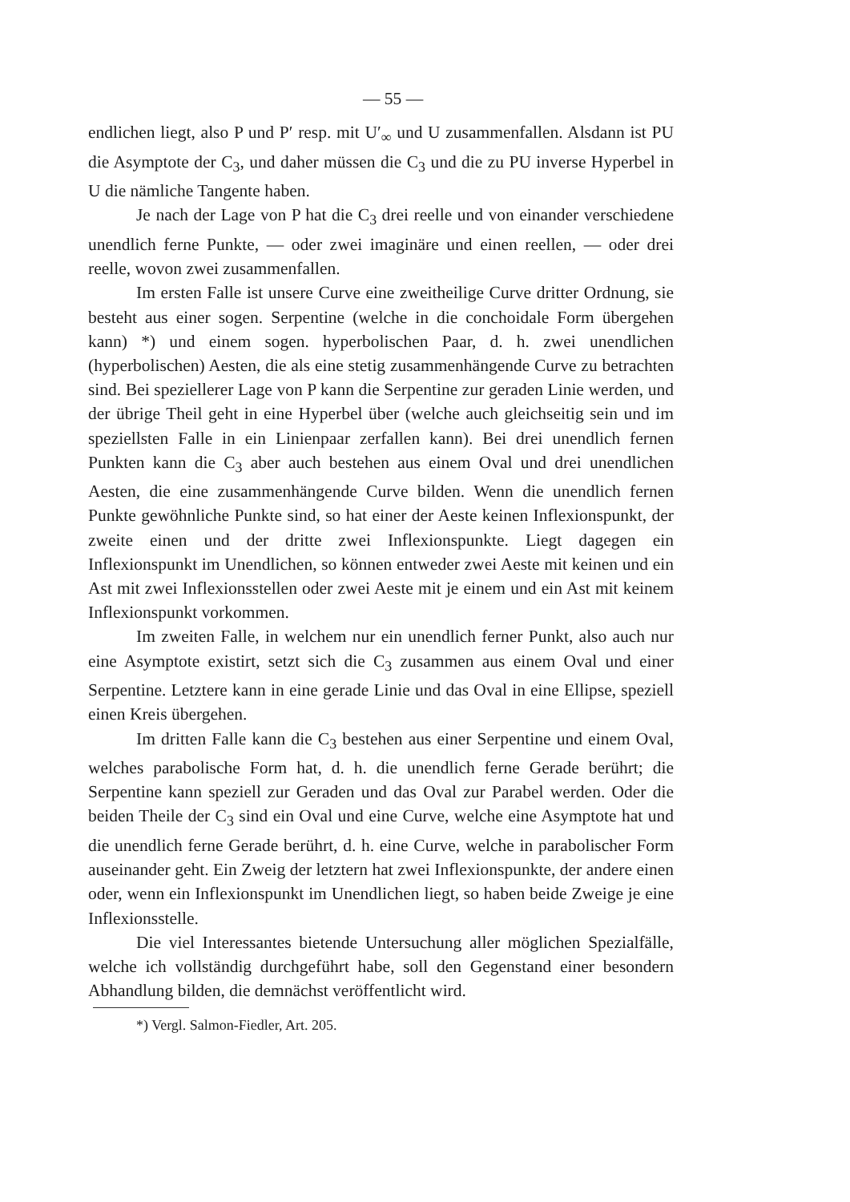— 55 —
endlichen liegt, also P und P′ resp. mit U′<sub>∞</sub> und U zusammenfallen. Alsdann ist PU die Asymptote der C<sub>3</sub>, und daher müssen die C<sub>3</sub> und die zu PU inverse Hyperbel in U die nämliche Tangente haben.
Je nach der Lage von P hat die C<sub>3</sub> drei reelle und von einander verschiedene unendlich ferne Punkte, — oder zwei imaginäre und einen reellen, — oder drei reelle, wovon zwei zusammenfallen.
Im ersten Falle ist unsere Curve eine zweitheilige Curve dritter Ordnung, sie besteht aus einer sogen. Serpentine (welche in die conchoidale Form übergehen kann) *) und einem sogen. hyperbolischen Paar, d. h. zwei unendlichen (hyperbolischen) Aesten, die als eine stetig zusammenhängende Curve zu betrachten sind. Bei speziellerer Lage von P kann die Serpentine zur geraden Linie werden, und der übrige Theil geht in eine Hyperbel über (welche auch gleichseitig sein und im speziellsten Falle in ein Linienpaar zerfallen kann). Bei drei unendlich fernen Punkten kann die C<sub>3</sub> aber auch bestehen aus einem Oval und drei unendlichen Aesten, die eine zusammenhängende Curve bilden. Wenn die unendlich fernen Punkte gewöhnliche Punkte sind, so hat einer der Aeste keinen Inflexionspunkt, der zweite einen und der dritte zwei Inflexionspunkte. Liegt dagegen ein Inflexionspunkt im Unendlichen, so können entweder zwei Aeste mit keinen und ein Ast mit zwei Inflexionsstellen oder zwei Aeste mit je einem und ein Ast mit keinem Inflexionspunkt vorkommen.
Im zweiten Falle, in welchem nur ein unendlich ferner Punkt, also auch nur eine Asymptote existirt, setzt sich die C<sub>3</sub> zusammen aus einem Oval und einer Serpentine. Letztere kann in eine gerade Linie und das Oval in eine Ellipse, speziell einen Kreis übergehen.
Im dritten Falle kann die C<sub>3</sub> bestehen aus einer Serpentine und einem Oval, welches parabolische Form hat, d. h. die unendlich ferne Gerade berührt; die Serpentine kann speziell zur Geraden und das Oval zur Parabel werden. Oder die beiden Theile der C<sub>3</sub> sind ein Oval und eine Curve, welche eine Asymptote hat und die unendlich ferne Gerade berührt, d. h. eine Curve, welche in parabolischer Form auseinander geht. Ein Zweig der letztern hat zwei Inflexionspunkte, der andere einen oder, wenn ein Inflexionspunkt im Unendlichen liegt, so haben beide Zweige je eine Inflexionsstelle.
Die viel Interessantes bietende Untersuchung aller möglichen Spezialfälle, welche ich vollständig durchgeführt habe, soll den Gegenstand einer besondern Abhandlung bilden, die demnächst veröffentlicht wird.
*) Vergl. Salmon-Fiedler, Art. 205.